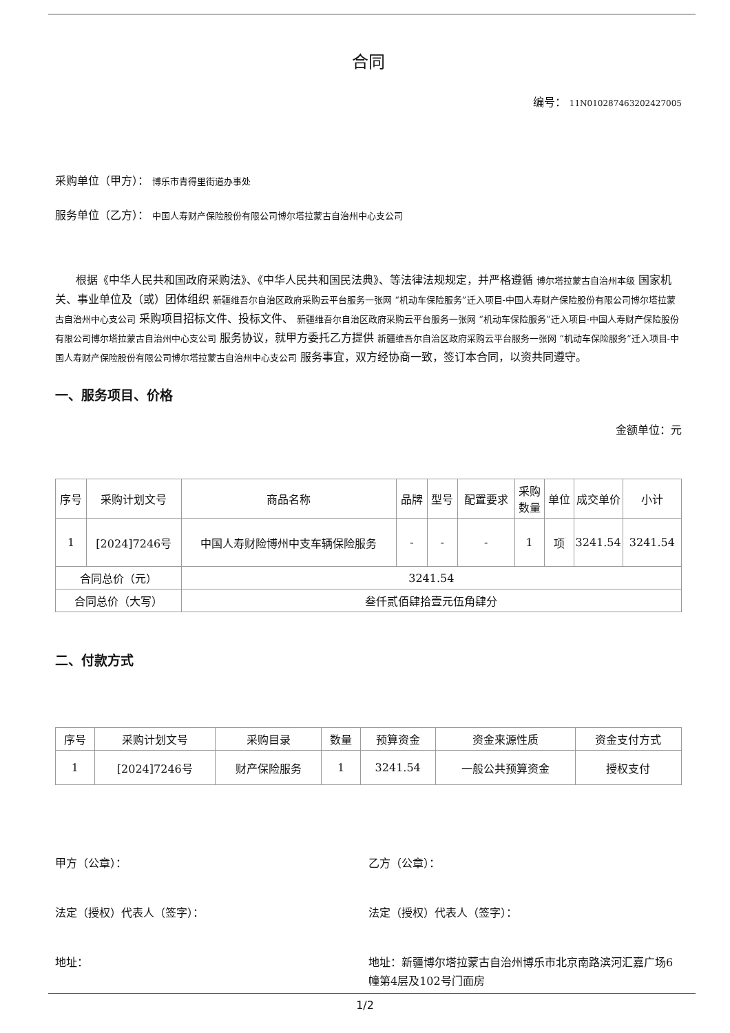合同
编号： 11N010287463202427005
采购单位（甲方）： 博乐市青得里街道办事处
服务单位（乙方）： 中国人寿财产保险股份有限公司博尔塔拉蒙古自治州中心支公司
根据《中华人民共和国政府采购法》、《中华人民共和国民法典》、等法律法规规定，并严格遵循 博尔塔拉蒙古自治州本级 国家机关、事业单位及（或）团体组织 新疆维吾尔自治区政府采购云平台服务一张网 “机动车保险服务”迁入项目-中国人寿财产保险股份有限公司博尔塔拉蒙古自治州中心支公司 采购项目招标文件、投标文件、 新疆维吾尔自治区政府采购云平台服务一张网 “机动车保险服务”迁入项目-中国人寿财产保险股份有限公司博尔塔拉蒙古自治州中心支公司 服务协议，就甲方委托乙方提供 新疆维吾尔自治区政府采购云平台服务一张网 “机动车保险服务”迁入项目-中国人寿财产保险股份有限公司博尔塔拉蒙古自治州中心支公司 服务事宜，双方经协商一致，签订本合同，以资共同遵守。
一、服务项目、价格
金额单位：元
| 序号 | 采购计划文号 | 商品名称 | 品牌 | 型号 | 配置要求 | 采购数量 | 单位 | 成交单价 | 小计 |
| --- | --- | --- | --- | --- | --- | --- | --- | --- | --- |
| 1 | [2024]7246号 | 中国人寿财险博州中支车辆保险服务 | - | - | - | 1 | 项 | 3241.54 | 3241.54 |
| 合同总价（元） | | 3241.54 | | | | | | | |
| 合同总价（大写） | | 叁仟贰佰肆拾壹元伍角肆分 | | | | | | | |
二、付款方式
| 序号 | 采购计划文号 | 采购目录 | 数量 | 预算资金 | 资金来源性质 | 资金支付方式 |
| --- | --- | --- | --- | --- | --- | --- |
| 1 | [2024]7246号 | 财产保险服务 | 1 | 3241.54 | 一般公共预算资金 | 授权支付 |
甲方（公章）： 乙方（公章）：
法定（授权）代表人（签字）： 法定（授权）代表人（签字）：
地址： 地址：新疆博尔塔拉蒙古自治州博乐市北京南路滨河汇嘉广场6幢第4层及102号门面房
1/2